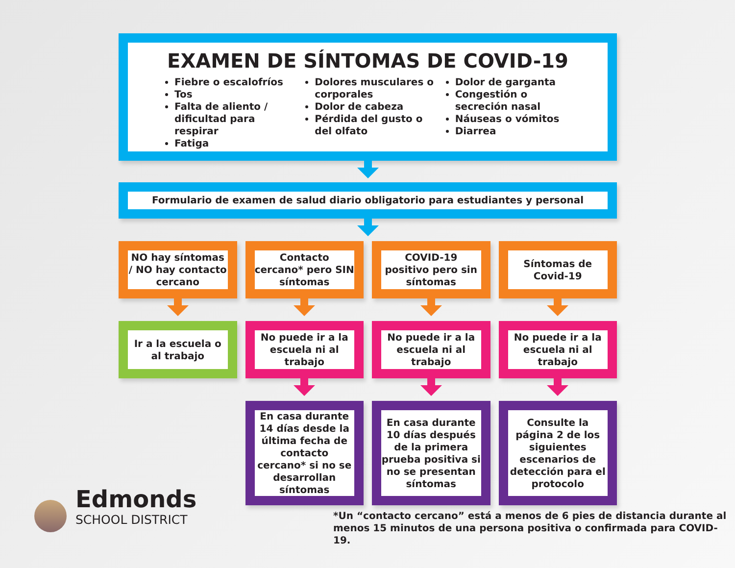EXAMEN DE SÍNTOMAS DE COVID-19
Fiebre o escalofríos
Tos
Falta de aliento / dificultad para respirar
Fatiga
Dolores musculares o corporales
Dolor de cabeza
Pérdida del gusto o del olfato
Dolor de garganta
Congestión o secreción nasal
Náuseas o vómitos
Diarrea
Formulario de examen de salud diario obligatorio para estudiantes y personal
NO hay síntomas / NO hay contacto cercano
Contacto cercano* pero SIN síntomas
COVID-19 positivo pero sin síntomas
Síntomas de Covid-19
Ir a la escuela o al trabajo No puede ir a la escuela ni al trabajo
No puede ir a la escuela ni al trabajo
No puede ir a la escuela ni al trabajo
En casa durante 14 días desde la última fecha de contacto cercano* si no se desarrollan síntomas
En casa durante 10 días después de la primera prueba positiva si no se presentan síntomas
Consulte la página 2 de los siguientes escenarios de detección para el protocolo
Edmonds
SCHOOL DISTRICT
*Un “contacto cercano” está a menos de 6 pies de distancia durante al
menos 15 minutos de una persona positiva o confirmada para COVID-19.